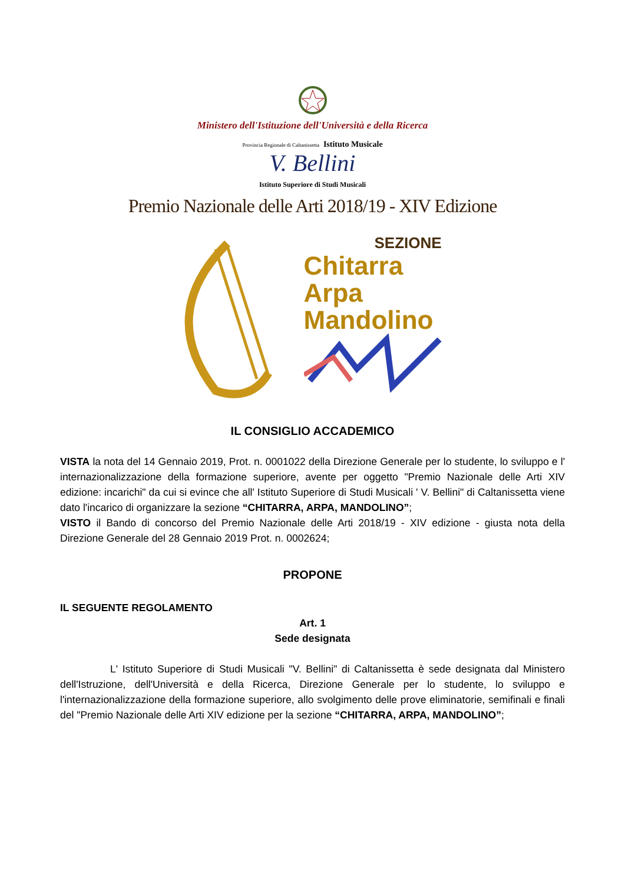Ministero dell'Istituzione dell'Università e della Ricerca
Provincia Regionale di Caltanissetta Istituto Musicale
V. Bellini
Istituto Superiore di Studi Musicali
Premio Nazionale delle Arti 2018/19 - XIV Edizione
SEZIONE
Chitarra
Arpa
Mandolino
IL CONSIGLIO ACCADEMICO
VISTA la nota del 14 Gennaio 2019, Prot. n. 0001022 della Direzione Generale per lo studente, lo sviluppo e l' internazionalizzazione della formazione superiore, avente per oggetto "Premio Nazionale delle Arti XIV edizione: incarichi" da cui si evince che all' Istituto Superiore di Studi Musicali ' V. Bellini" di Caltanissetta viene dato l'incarico di organizzare la sezione “CHITARRA, ARPA, MANDOLINO”;
VISTO il Bando di concorso del Premio Nazionale delle Arti 2018/19 - XIV edizione - giusta nota della Direzione Generale del 28 Gennaio 2019 Prot. n. 0002624;
PROPONE
IL SEGUENTE REGOLAMENTO
Art. 1
Sede designata
L' Istituto Superiore di Studi Musicali "V. Bellini" di Caltanissetta è sede designata dal Ministero dell'Istruzione, dell'Università e della Ricerca, Direzione Generale per lo studente, lo sviluppo e l'internazionalizzazione della formazione superiore, allo svolgimento delle prove eliminatorie, semifinali e finali del "Premio Nazionale delle Arti XIV edizione per la sezione “CHITARRA, ARPA, MANDOLINO”;